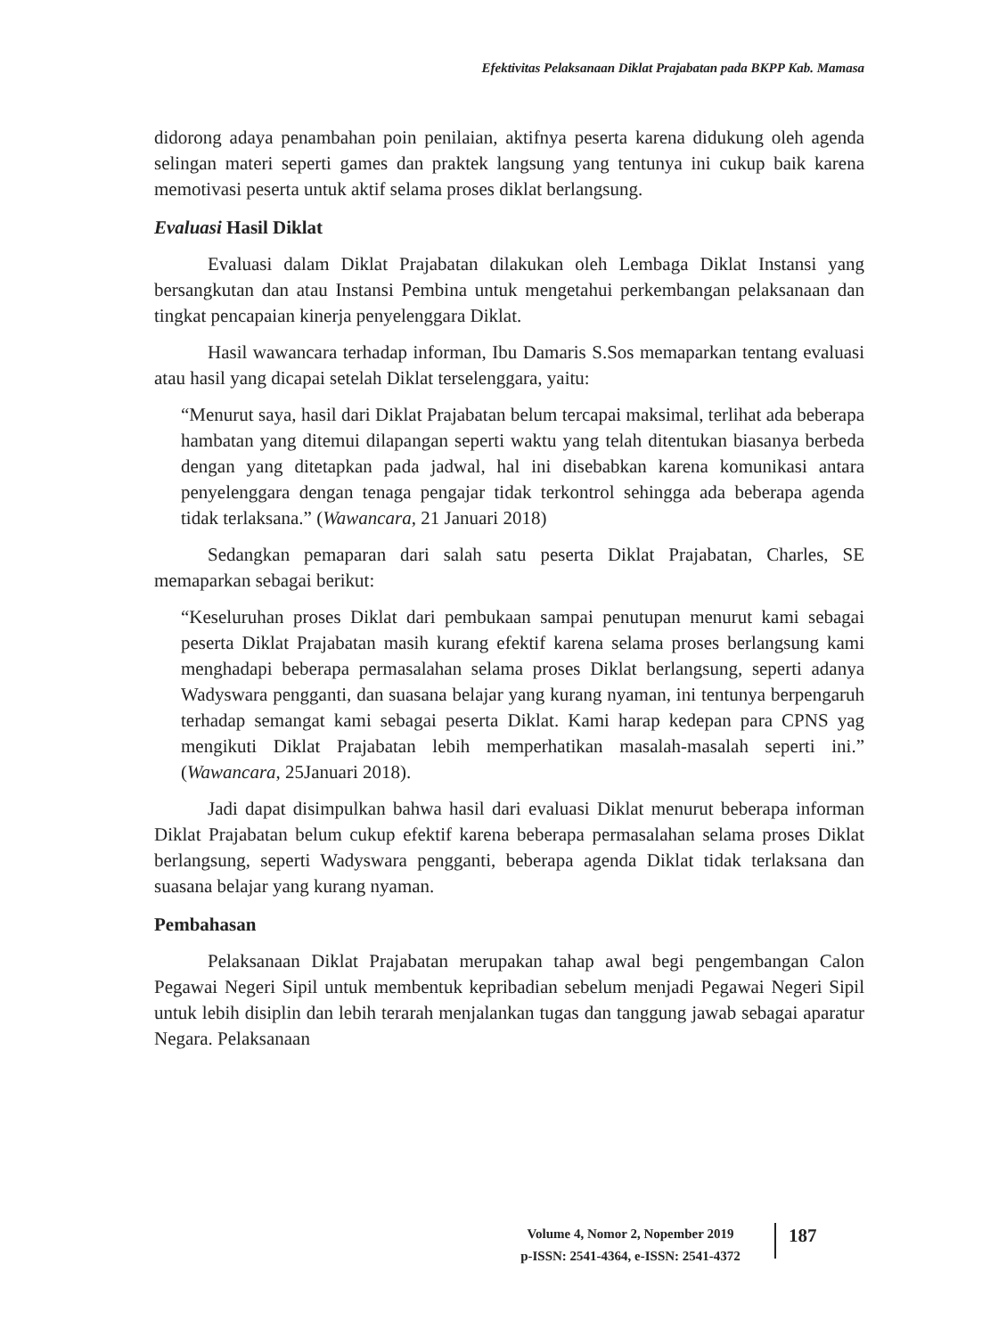Efektivitas Pelaksanaan Diklat Prajabatan pada BKPP Kab. Mamasa
didorong adaya penambahan poin penilaian, aktifnya peserta karena didukung oleh agenda selingan materi seperti games dan praktek langsung yang tentunya ini cukup baik karena memotivasi peserta untuk aktif selama proses diklat berlangsung.
Evaluasi Hasil Diklat
Evaluasi dalam Diklat Prajabatan dilakukan oleh Lembaga Diklat Instansi yang bersangkutan dan atau Instansi Pembina untuk mengetahui perkembangan pelaksanaan dan tingkat pencapaian kinerja penyelenggara Diklat.
Hasil wawancara terhadap informan, Ibu Damaris S.Sos memaparkan tentang evaluasi atau hasil yang dicapai setelah Diklat terselenggara, yaitu:
“Menurut saya, hasil dari Diklat Prajabatan belum tercapai maksimal, terlihat ada beberapa hambatan yang ditemui dilapangan seperti waktu yang telah ditentukan biasanya berbeda dengan yang ditetapkan pada jadwal, hal ini disebabkan karena komunikasi antara penyelenggara dengan tenaga pengajar tidak terkontrol sehingga ada beberapa agenda tidak terlaksana.” (Wawancara, 21 Januari 2018)
Sedangkan pemaparan dari salah satu peserta Diklat Prajabatan, Charles, SE memaparkan sebagai berikut:
“Keseluruhan proses Diklat dari pembukaan sampai penutupan menurut kami sebagai peserta Diklat Prajabatan masih kurang efektif karena selama proses berlangsung kami menghadapi beberapa permasalahan selama proses Diklat berlangsung, seperti adanya Wadyswara pengganti, dan suasana belajar yang kurang nyaman, ini tentunya berpengaruh terhadap semangat kami sebagai peserta Diklat. Kami harap kedepan para CPNS yag mengikuti Diklat Prajabatan lebih memperhatikan masalah-masalah seperti ini.” (Wawancara, 25Januari 2018).
Jadi dapat disimpulkan bahwa hasil dari evaluasi Diklat menurut beberapa informan Diklat Prajabatan belum cukup efektif karena beberapa permasalahan selama proses Diklat berlangsung, seperti Wadyswara pengganti, beberapa agenda Diklat tidak terlaksana dan suasana belajar yang kurang nyaman.
Pembahasan
Pelaksanaan Diklat Prajabatan merupakan tahap awal begi pengembangan Calon Pegawai Negeri Sipil untuk membentuk kepribadian sebelum menjadi Pegawai Negeri Sipil untuk lebih disiplin dan lebih terarah menjalankan tugas dan tanggung jawab sebagai aparatur Negara. Pelaksanaan
Volume 4, Nomor 2, Nopember 2019
p-ISSN: 2541-4364, e-ISSN: 2541-4372
187